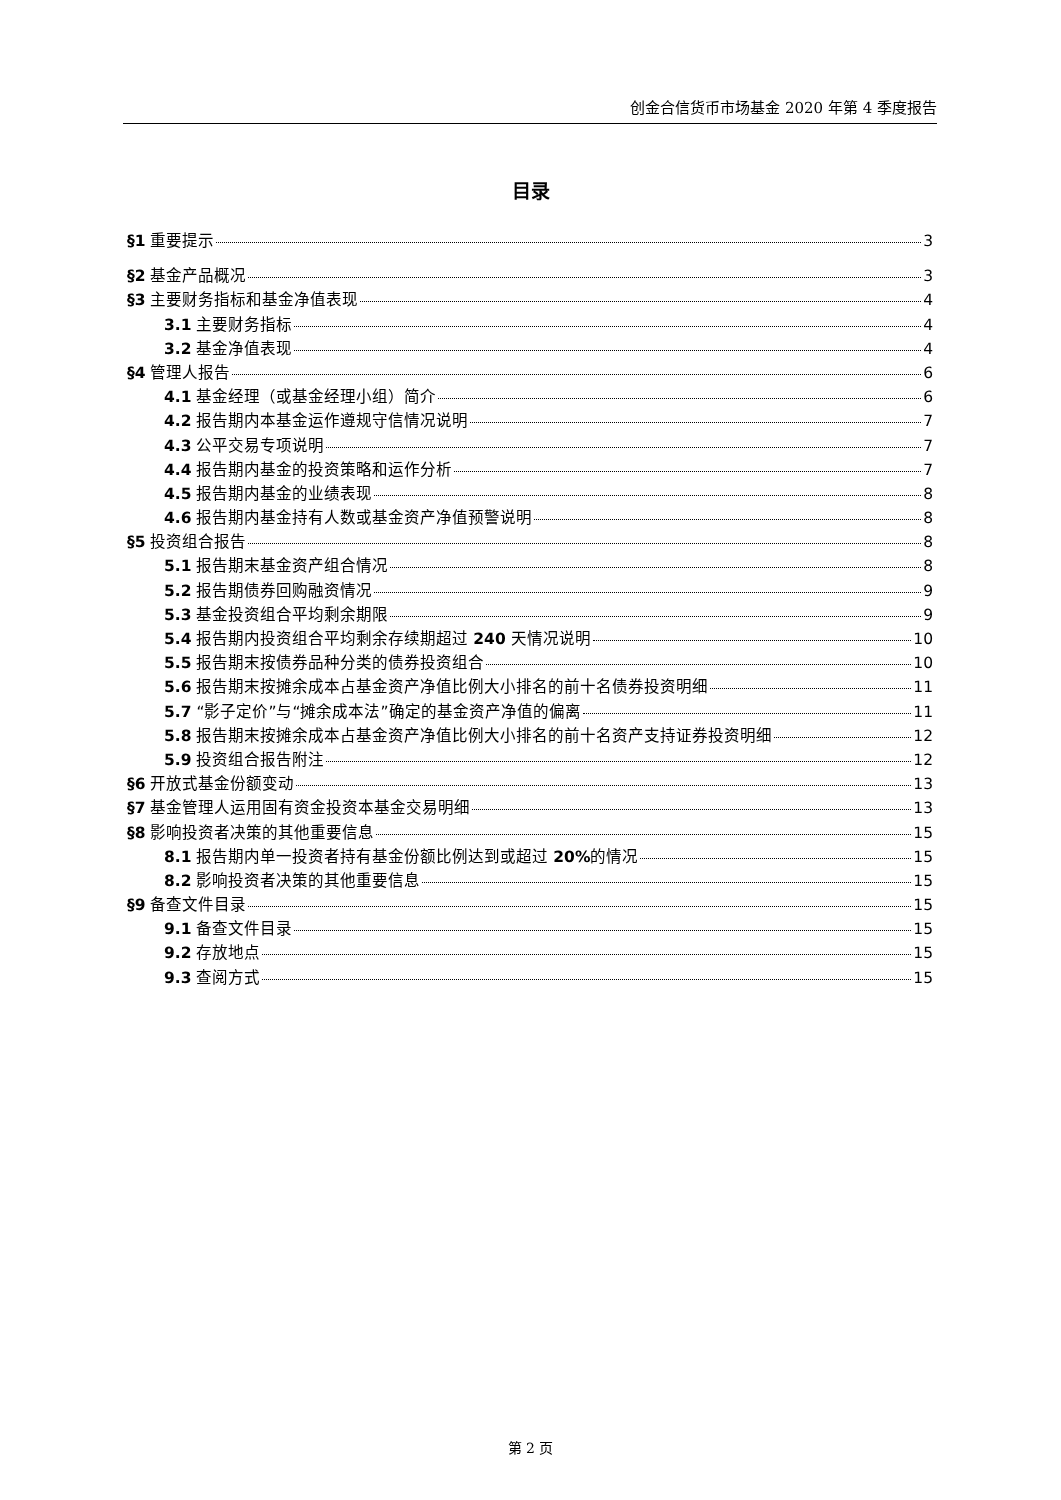创金合信货币市场基金 2020 年第 4 季度报告
目录
§1 重要提示 3
§2 基金产品概况 3
§3 主要财务指标和基金净值表现 4
3.1 主要财务指标 4
3.2 基金净值表现 4
§4 管理人报告 6
4.1 基金经理（或基金经理小组）简介 6
4.2 报告期内本基金运作遵规守信情况说明 7
4.3 公平交易专项说明 7
4.4 报告期内基金的投资策略和运作分析 7
4.5 报告期内基金的业绩表现 8
4.6 报告期内基金持有人数或基金资产净值预警说明 8
§5 投资组合报告 8
5.1 报告期末基金资产组合情况 8
5.2 报告期债券回购融资情况 9
5.3 基金投资组合平均剩余期限 9
5.4 报告期内投资组合平均剩余存续期超过 240 天情况说明 10
5.5 报告期末按债券品种分类的债券投资组合 10
5.6 报告期末按摊余成本占基金资产净值比例大小排名的前十名债券投资明细 11
5.7 “影子定价”与“摊余成本法”确定的基金资产净值的偏离 11
5.8 报告期末按摊余成本占基金资产净值比例大小排名的前十名资产支持证券投资明细 12
5.9 投资组合报告附注 12
§6 开放式基金份额变动 13
§7 基金管理人运用固有资金投资本基金交易明细 13
§8 影响投资者决策的其他重要信息 15
8.1 报告期内单一投资者持有基金份额比例达到或超过 20% 的情况 15
8.2 影响投资者决策的其他重要信息 15
§9 备查文件目录 15
9.1 备查文件目录 15
9.2 存放地点 15
9.3 查阅方式 15
第 2 页